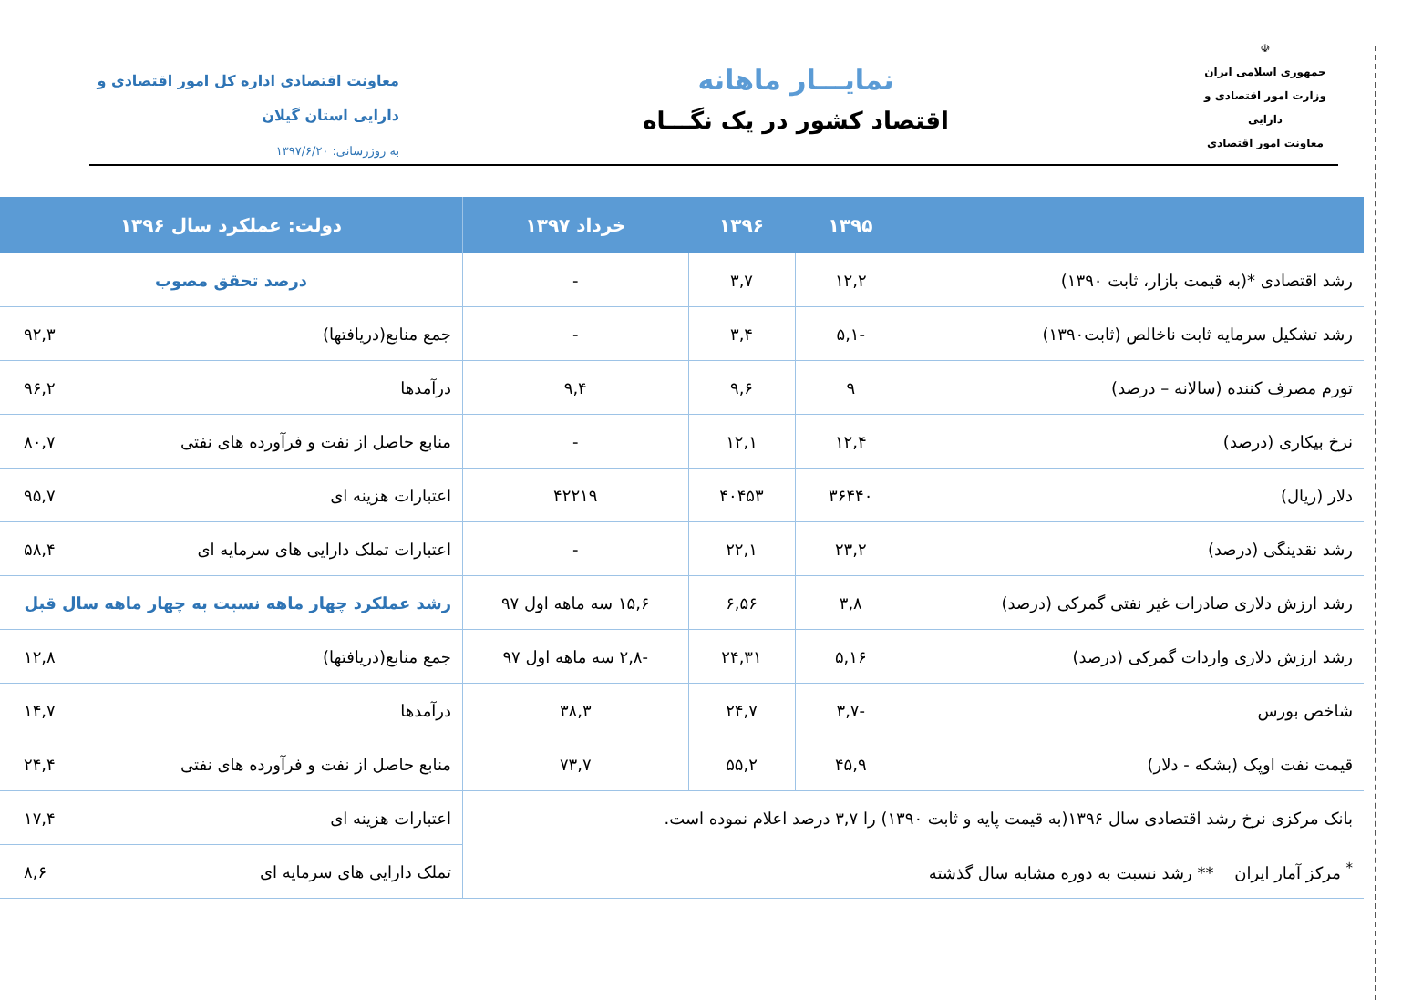☫
جمهوری اسلامی ایران
وزارت امور اقتصادی و دارایی
معاونت امور اقتصادی
نمایـــار ماهانه
اقتصاد کشور در یک نگـــاه
معاونت اقتصادی اداره کل امور اقتصادی و
دارایی استان گیلان
به روزرسانی: ۱۳۹۷/۶/۲۰
| | ۱۳۹۵ | ۱۳۹۶ | خرداد ۱۳۹۷ | دولت: عملکرد سال ۱۳۹۶ | |
| --- | --- | --- | --- | --- | --- |
| رشد اقتصادی *(به قیمت بازار، ثابت ۱۳۹۰) | ۱۲,۲ | ۳,۷ | - | درصد تحقق مصوب | |
| رشد تشکیل سرمایه ثابت ناخالص (ثابت۱۳۹۰) | -۵,۱ | ۳,۴ | - | جمع منابع(دریافتها) | ۹۲,۳ |
| تورم مصرف کننده (سالانه – درصد) | ۹ | ۹,۶ | ۹,۴ | درآمدها | ۹۶,۲ |
| نرخ بیکاری (درصد) | ۱۲,۴ | ۱۲,۱ | - | منابع حاصل از نفت و فرآورده های نفتی | ۸۰,۷ |
| دلار (ریال) | ۳۶۴۴۰ | ۴۰۴۵۳ | ۴۲۲۱۹ | اعتبارات هزینه ای | ۹۵,۷ |
| رشد نقدینگی (درصد) | ۲۳,۲ | ۲۲,۱ | - | اعتبارات تملک دارایی های سرمایه ای | ۵۸,۴ |
| رشد ارزش دلاری صادرات غیر نفتی گمرکی (درصد) | ۳,۸ | ۶,۵۶ | ۱۵,۶ سه ماهه اول ۹۷ | رشد عملکرد چهار ماهه نسبت به چهار ماهه سال قبل | |
| رشد ارزش دلاری واردات گمرکی (درصد) | ۵,۱۶ | ۲۴,۳۱ | -۲,۸ سه ماهه اول ۹۷ | جمع منابع(دریافتها) | ۱۲,۸ |
| شاخص بورس | -۳,۷ | ۲۴,۷ | ۳۸,۳ | درآمدها | ۱۴,۷ |
| قیمت نفت اوپک (بشکه - دلار) | ۴۵,۹ | ۵۵,۲ | ۷۳,۷ | منابع حاصل از نفت و فرآورده های نفتی | ۲۴,۴ |
| بانک مرکزی نرخ رشد اقتصادی سال ۱۳۹۶(به قیمت پایه و ثابت ۱۳۹۰) را ۳,۷ درصد اعلام نموده است. | | | | اعتبارات هزینه ای | ۱۷,۴ |
| <sup>*</sup> مرکز آمار ایران ** رشد نسبت به دوره مشابه سال گذشته | | | | تملک دارایی های سرمایه ای | ۸,۶ |